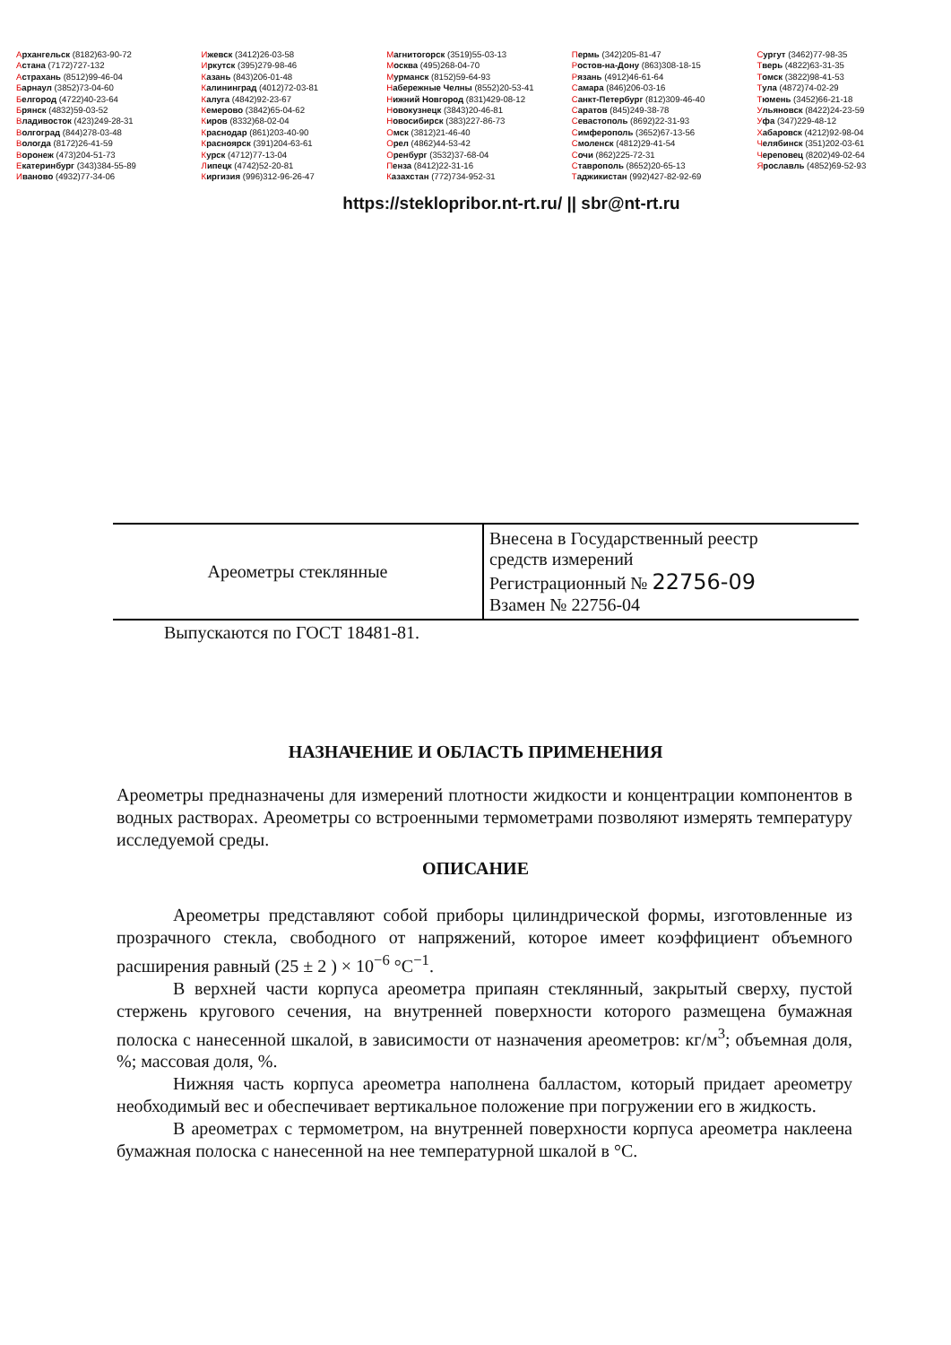Архангельск (8182)63-90-72
Астана (7172)727-132
Астрахань (8512)99-46-04
Барнаул (3852)73-04-60
Белгород (4722)40-23-64
Брянск (4832)59-03-52
Владивосток (423)249-28-31
Волгоград (844)278-03-48
Вологда (8172)26-41-59
Воронеж (473)204-51-73
Екатеринбург (343)384-55-89
Иваново (4932)77-34-06
Ижевск (3412)26-03-58
Иркутск (395)279-98-46
Казань (843)206-01-48
Калининград (4012)72-03-81
Калуга (4842)92-23-67
Кемерово (3842)65-04-62
Киров (8332)68-02-04
Краснодар (861)203-40-90
Красноярск (391)204-63-61
Курск (4712)77-13-04
Липецк (4742)52-20-81
Киргизия (996)312-96-26-47
Магнитогорск (3519)55-03-13
Москва (495)268-04-70
Мурманск (8152)59-64-93
Набережные Челны (8552)20-53-41
Нижний Новгород (831)429-08-12
Новокузнецк (3843)20-46-81
Новосибирск (383)227-86-73
Омск (3812)21-46-40
Орел (4862)44-53-42
Оренбург (3532)37-68-04
Пенза (8412)22-31-16
Казахстан (772)734-952-31
Пермь (342)205-81-47
Ростов-на-Дону (863)308-18-15
Рязань (4912)46-61-64
Самара (846)206-03-16
Санкт-Петербург (812)309-46-40
Саратов (845)249-38-78
Севастополь (8692)22-31-93
Симферополь (3652)67-13-56
Смоленск (4812)29-41-54
Сочи (862)225-72-31
Ставрополь (8652)20-65-13
Таджикистан (992)427-82-92-69
Сургут (3462)77-98-35
Тверь (4822)63-31-35
Томск (3822)98-41-53
Тула (4872)74-02-29
Тюмень (3452)66-21-18
Ульяновск (8422)24-23-59
Уфа (347)229-48-12
Хабаровск (4212)92-98-04
Челябинск (351)202-03-61
Череповец (8202)49-02-64
Ярославль (4852)69-52-93
https://steklopribor.nt-rt.ru/ || sbr@nt-rt.ru
| Ареометры стеклянные | Внесена в Государственный реестр средств измерений Регистрационный № 22756-09 Взамен № 22756-04 |
Выпускаются по ГОСТ 18481-81.
НАЗНАЧЕНИЕ И ОБЛАСТЬ ПРИМЕНЕНИЯ
Ареометры предназначены для измерений плотности жидкости и концентрации компонентов в водных растворах. Ареометры со встроенными термометрами позволяют измерять температуру исследуемой среды.
ОПИСАНИЕ
Ареометры представляют собой приборы цилиндрической формы, изготовленные из прозрачного стекла, свободного от напряжений, которое имеет коэффициент объемного расширения равный (25 ± 2 ) × 10<sup>−6</sup> °С<sup>−1</sup>.
В верхней части корпуса ареометра припаян стеклянный, закрытый сверху, пустой стержень кругового сечения, на внутренней поверхности которого размещена бумажная полоска с нанесенной шкалой, в зависимости от назначения ареометров: кг/м<sup>3</sup>; объемная доля, %; массовая доля, %.
Нижняя часть корпуса ареометра наполнена балластом, который придает ареометру необходимый вес и обеспечивает вертикальное положение при погружении его в жидкость.
В ареометрах с термометром, на внутренней поверхности корпуса ареометра наклеена бумажная полоска с нанесенной на нее температурной шкалой в °С.